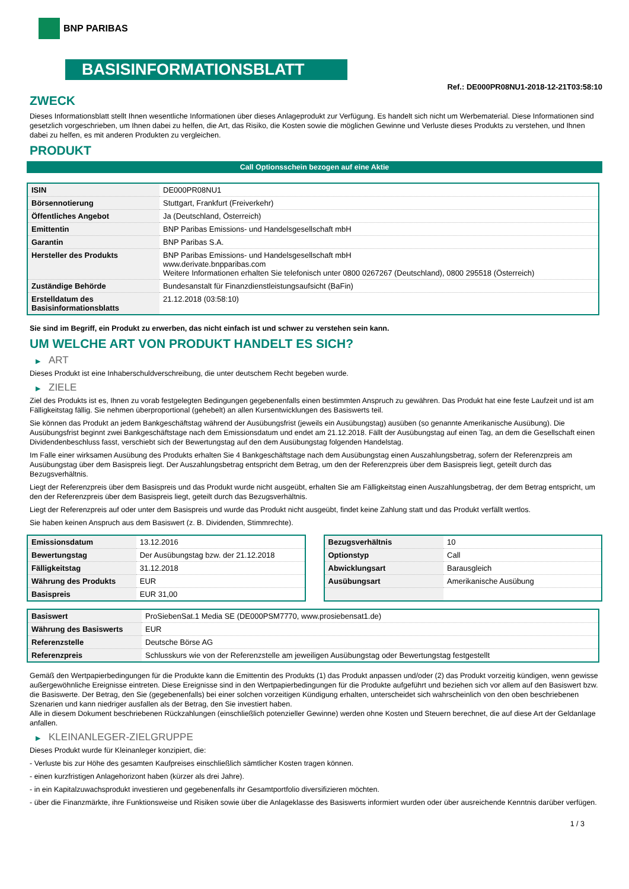BNP PARIBAS
BASISINFORMATIONSBLATT
Ref.: DE000PR08NU1-2018-12-21T03:58:10
ZWECK
Dieses Informationsblatt stellt Ihnen wesentliche Informationen über dieses Anlageprodukt zur Verfügung. Es handelt sich nicht um Werbematerial. Diese Informationen sind gesetzlich vorgeschrieben, um Ihnen dabei zu helfen, die Art, das Risiko, die Kosten sowie die möglichen Gewinne und Verluste dieses Produkts zu verstehen, und Ihnen dabei zu helfen, es mit anderen Produkten zu vergleichen.
PRODUKT
Call Optionsschein bezogen auf eine Aktie
| ISIN | DE000PR08NU1 |
| Börsennotierung | Stuttgart, Frankfurt (Freiverkehr) |
| Öffentliches Angebot | Ja (Deutschland, Österreich) |
| Emittentin | BNP Paribas Emissions- und Handelsgesellschaft mbH |
| Garantin | BNP Paribas S.A. |
| Hersteller des Produkts | BNP Paribas Emissions- und Handelsgesellschaft mbH www.derivate.bnpparibas.com Weitere Informationen erhalten Sie telefonisch unter 0800 0267267 (Deutschland), 0800 295518 (Österreich) |
| Zuständige Behörde | Bundesanstalt für Finanzdienstleistungsaufsicht (BaFin) |
| Erstelldatum des Basisinformationsblatts | 21.12.2018 (03:58:10) |
Sie sind im Begriff, ein Produkt zu erwerben, das nicht einfach ist und schwer zu verstehen sein kann.
UM WELCHE ART VON PRODUKT HANDELT ES SICH?
▶ ART
Dieses Produkt ist eine Inhaberschuldverschreibung, die unter deutschem Recht begeben wurde.
▶ ZIELE
Ziel des Produkts ist es, Ihnen zu vorab festgelegten Bedingungen gegebenenfalls einen bestimmten Anspruch zu gewähren. Das Produkt hat eine feste Laufzeit und ist am Fälligkeitstag fällig. Sie nehmen überproportional (gehebelt) an allen Kursentwicklungen des Basiswerts teil.
Sie können das Produkt an jedem Bankgeschäftstag während der Ausübungsfrist (jeweils ein Ausübungstag) ausüben (so genannte Amerikanische Ausübung). Die Ausübungsfrist beginnt zwei Bankgeschäftstage nach dem Emissionsdatum und endet am 21.12.2018. Fällt der Ausübungstag auf einen Tag, an dem die Gesellschaft einen Dividendenbeschluss fasst, verschiebt sich der Bewertungstag auf den dem Ausübungstag folgenden Handelstag.
Im Falle einer wirksamen Ausübung des Produkts erhalten Sie 4 Bankgeschäftstage nach dem Ausübungstag einen Auszahlungsbetrag, sofern der Referenzpreis am Ausübungstag über dem Basispreis liegt. Der Auszahlungsbetrag entspricht dem Betrag, um den der Referenzpreis über dem Basispreis liegt, geteilt durch das Bezugsverhältnis.
Liegt der Referenzpreis über dem Basispreis und das Produkt wurde nicht ausgeübt, erhalten Sie am Fälligkeitstag einen Auszahlungsbetrag, der dem Betrag entspricht, um den der Referenzpreis über dem Basispreis liegt, geteilt durch das Bezugsverhältnis.
Liegt der Referenzpreis auf oder unter dem Basispreis und wurde das Produkt nicht ausgeübt, findet keine Zahlung statt und das Produkt verfällt wertlos.
Sie haben keinen Anspruch aus dem Basiswert (z. B. Dividenden, Stimmrechte).
| Emissionsdatum | 13.12.2016 |
| Bewertungstag | Der Ausübungstag bzw. der 21.12.2018 |
| Fälligkeitstag | 31.12.2018 |
| Währung des Produkts | EUR |
| Basispreis | EUR 31,00 |
| Bezugsverhältnis | 10 |
| Optionstyp | Call |
| Abwicklungsart | Barausgleich |
| Ausübungsart | Amerikanische Ausübung |
| Basiswert | ProSiebenSat.1 Media SE (DE000PSM7770, www.prosiebensat1.de) |
| Währung des Basiswerts | EUR |
| Referenzstelle | Deutsche Börse AG |
| Referenzpreis | Schlusskurs wie von der Referenzstelle am jeweiligen Ausübungstag oder Bewertungstag festgestellt |
Gemäß den Wertpapierbedingungen für die Produkte kann die Emittentin des Produkts (1) das Produkt anpassen und/oder (2) das Produkt vorzeitig kündigen, wenn gewisse außergewöhnliche Ereignisse eintreten. Diese Ereignisse sind in den Wertpapierbedingungen für die Produkte aufgeführt und beziehen sich vor allem auf den Basiswert bzw. die Basiswerte. Der Betrag, den Sie (gegebenenfalls) bei einer solchen vorzeitigen Kündigung erhalten, unterscheidet sich wahrscheinlich von den oben beschriebenen Szenarien und kann niedriger ausfallen als der Betrag, den Sie investiert haben.
Alle in diesem Dokument beschriebenen Rückzahlungen (einschließlich potenzieller Gewinne) werden ohne Kosten und Steuern berechnet, die auf diese Art der Geldanlage anfallen.
▶ KLEINANLEGER-ZIELGRUPPE
Dieses Produkt wurde für Kleinanleger konzipiert, die:
- Verluste bis zur Höhe des gesamten Kaufpreises einschließlich sämtlicher Kosten tragen können.
- einen kurzfristigen Anlagehorizont haben (kürzer als drei Jahre).
- in ein Kapitalzuwachsprodukt investieren und gegebenenfalls ihr Gesamtportfolio diversifizieren möchten.
- über die Finanzmärkte, ihre Funktionsweise und Risiken sowie über die Anlageklasse des Basiswerts informiert wurden oder über ausreichende Kenntnis darüber verfügen.
1 / 3